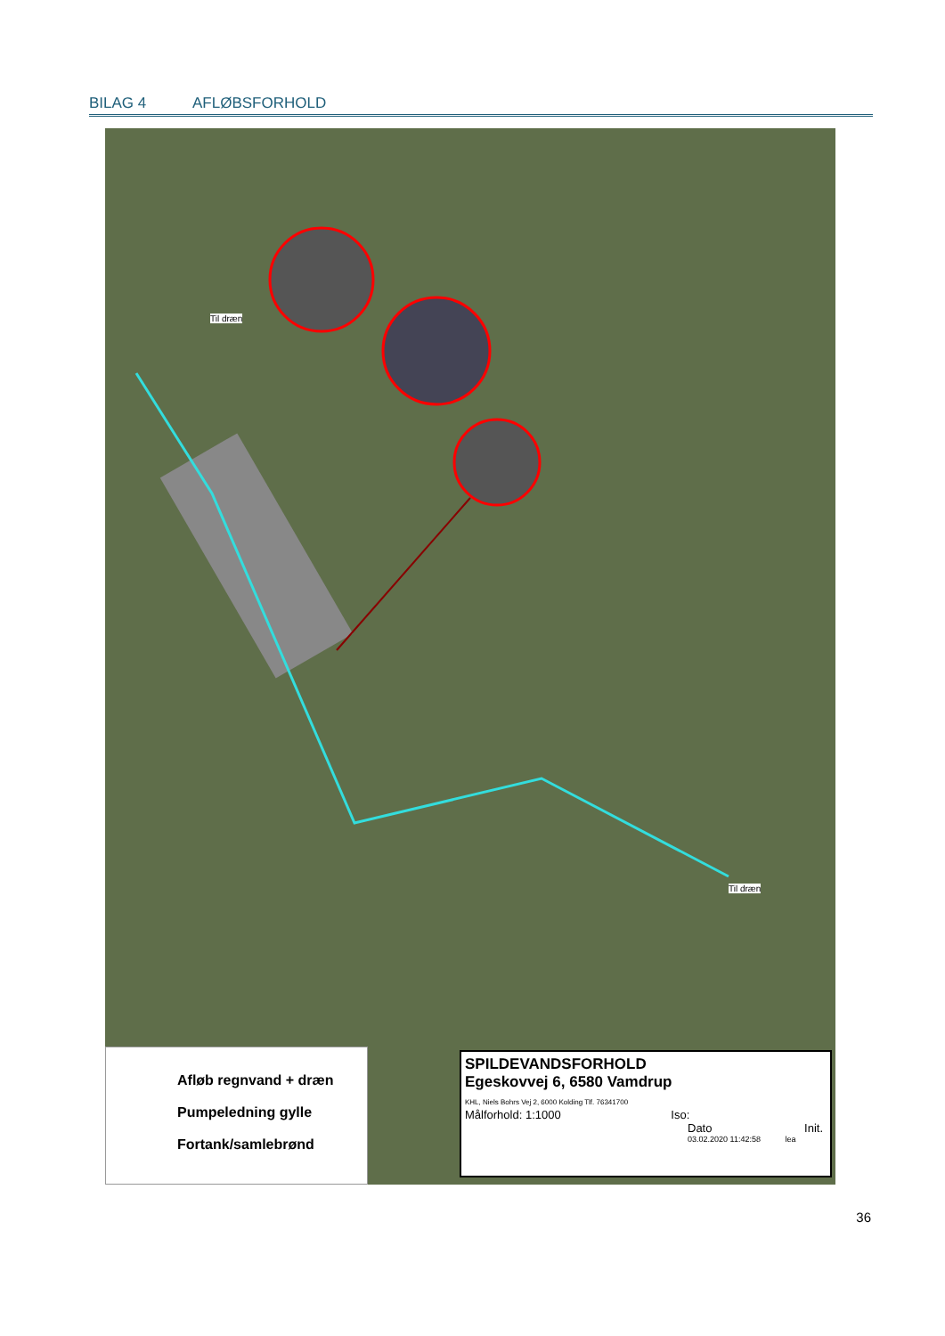BILAG 4 AFLØBSFORHOLD
Til dræn
Til dræn
Afløb regnvand + dræn
Pumpeledning gylle
Fortank/samlebrønd
SPILDEVANDSFORHOLD
Egeskovvej 6, 6580 Vamdrup
KHL, Niels Bohrs Vej 2, 6000 Kolding Tlf. 76341700
Målforhold: 1:1000 Iso:
Dato Init.
03.02.2020 11:42:58 lea
36